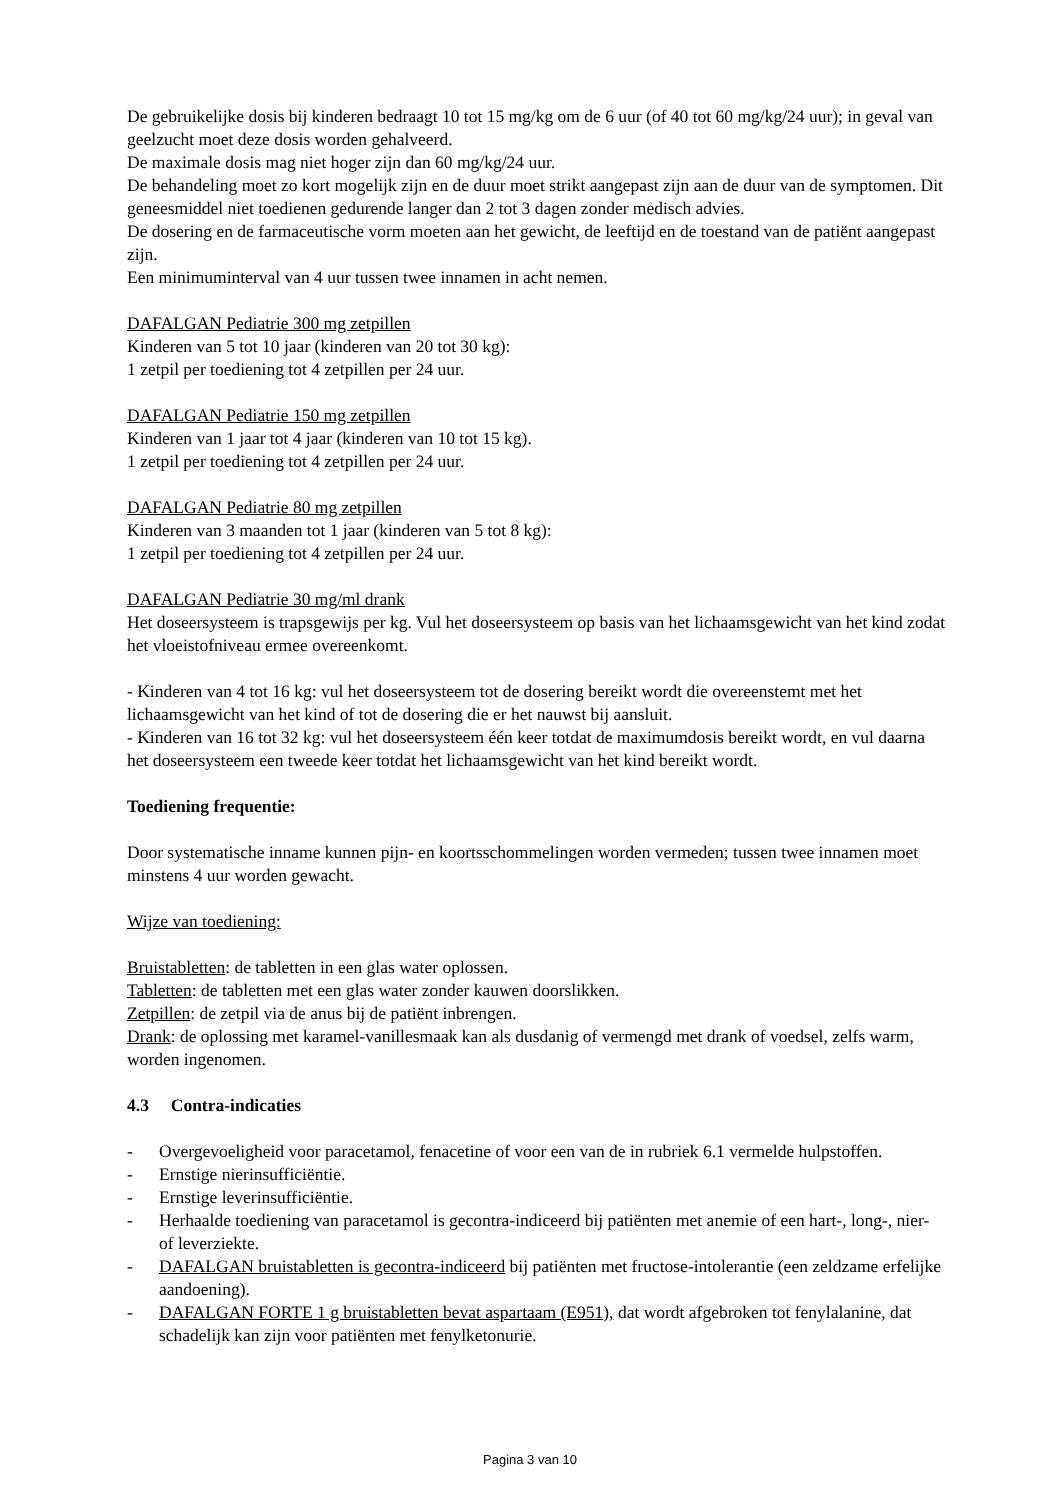De gebruikelijke dosis bij kinderen bedraagt 10 tot 15 mg/kg om de 6 uur (of 40 tot 60 mg/kg/24 uur); in geval van geelzucht moet deze dosis worden gehalveerd.
De maximale dosis mag niet hoger zijn dan 60 mg/kg/24 uur.
De behandeling moet zo kort mogelijk zijn en de duur moet strikt aangepast zijn aan de duur van de symptomen. Dit geneesmiddel niet toedienen gedurende langer dan 2 tot 3 dagen zonder medisch advies.
De dosering en de farmaceutische vorm moeten aan het gewicht, de leeftijd en de toestand van de patiënt aangepast zijn.
Een minimuminterval van 4 uur tussen twee innamen in acht nemen.
DAFALGAN Pediatrie 300 mg zetpillen
Kinderen van 5 tot 10 jaar (kinderen van 20 tot 30 kg):
1 zetpil per toediening tot 4 zetpillen per 24 uur.
DAFALGAN Pediatrie 150 mg zetpillen
Kinderen van 1 jaar tot 4 jaar (kinderen van 10 tot 15 kg).
1 zetpil per toediening tot 4 zetpillen per 24 uur.
DAFALGAN Pediatrie 80 mg zetpillen
Kinderen van 3 maanden tot 1 jaar (kinderen van 5 tot 8 kg):
1 zetpil per toediening tot 4 zetpillen per 24 uur.
DAFALGAN Pediatrie 30 mg/ml drank
Het doseersysteem is trapsgewijs per kg. Vul het doseersysteem op basis van het lichaamsgewicht van het kind zodat het vloeistofniveau ermee overeenkomt.
- Kinderen van 4 tot 16 kg: vul het doseersysteem tot de dosering bereikt wordt die overeenstemt met het lichaamsgewicht van het kind of tot de dosering die er het nauwst bij aansluit.
- Kinderen van 16 tot 32 kg: vul het doseersysteem één keer totdat de maximumdosis bereikt wordt, en vul daarna het doseersysteem een tweede keer totdat het lichaamsgewicht van het kind bereikt wordt.
Toediening frequentie:
Door systematische inname kunnen pijn- en koortsschommelingen worden vermeden; tussen twee innamen moet minstens 4 uur worden gewacht.
Wijze van toediening:
Bruistabletten: de tabletten in een glas water oplossen.
Tabletten: de tabletten met een glas water zonder kauwen doorslikken.
Zetpillen: de zetpil via de anus bij de patiënt inbrengen.
Drank: de oplossing met karamel-vanillesmaak kan als dusdanig of vermengd met drank of voedsel, zelfs warm, worden ingenomen.
4.3 Contra-indicaties
- Overgevoeligheid voor paracetamol, fenacetine of voor een van de in rubriek 6.1 vermelde hulpstoffen.
- Ernstige nierinsufficiëntie.
- Ernstige leverinsufficiëntie.
- Herhaalde toediening van paracetamol is gecontra-indiceerd bij patiënten met anemie of een hart-, long-, nier- of leverziekte.
- DAFALGAN bruistabletten is gecontra-indiceerd bij patiënten met fructose-intolerantie (een zeldzame erfelijke aandoening).
- DAFALGAN FORTE 1 g bruistabletten bevat aspartaam (E951), dat wordt afgebroken tot fenylalanine, dat schadelijk kan zijn voor patiënten met fenylketonurie.
Pagina 3 van 10